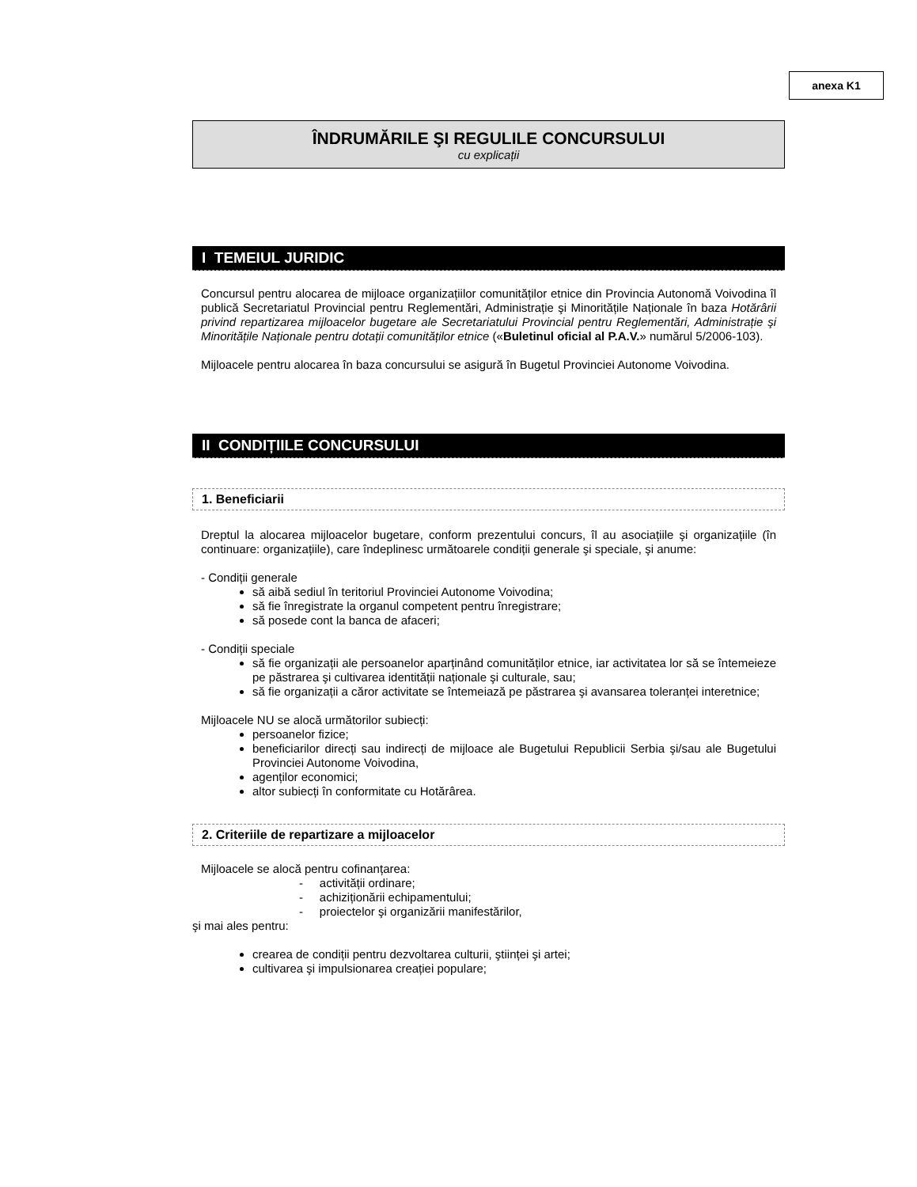anexa K1
ÎNDRUMĂRILE ŞI REGULILE CONCURSULUI
cu explicații
I TEMEIUL JURIDIC
Concursul pentru alocarea de mijloace organizațiilor comunităților etnice din Provincia Autonomă Voivodina îl publică Secretariatul Provincial pentru Reglementări, Administrație şi Minoritățile Naționale în baza Hotărârii privind repartizarea mijloacelor bugetare ale Secretariatului Provincial pentru Reglementări, Administrație şi Minoritățile Naționale pentru dotații comunităților etnice («Buletinul oficial al P.A.V.» numărul 5/2006-103).
Mijloacele pentru alocarea în baza concursului se asigură în Bugetul Provinciei Autonome Voivodina.
II CONDIȚIILE CONCURSULUI
1. Beneficiarii
Dreptul la alocarea mijloacelor bugetare, conform prezentului concurs, îl au asociațiile şi organizațiile (în continuare: organizațiile), care îndeplinesc următoarele condiții generale şi speciale, şi anume:
- Condiții generale
să aibă sediul în teritoriul Provinciei Autonome Voivodina;
să fie înregistrate la organul competent pentru înregistrare;
să posede cont la banca de afaceri;
- Condiții speciale
să fie organizații ale persoanelor aparținând comunităților etnice, iar activitatea lor să se întemeieze pe păstrarea şi cultivarea identității naționale şi culturale, sau;
să fie organizații a căror activitate se întemeiază pe păstrarea şi avansarea toleranței interetnice;
Mijloacele NU se alocă următorilor subiecți:
persoanelor fizice;
beneficiarilor direcți sau indirecți de mijloace ale Bugetului Republicii Serbia şi/sau ale Bugetului Provinciei Autonome Voivodina,
agenților economici;
altor subiecți în conformitate cu Hotărârea.
2. Criteriile de repartizare a mijloacelor
Mijloacele se alocă pentru cofinanțarea:
- activității ordinare;
- achiziționării echipamentului;
- proiectelor şi organizării manifestărilor,
şi mai ales pentru:
crearea de condiții pentru dezvoltarea culturii, ştiinței şi artei;
cultivarea şi impulsionarea creației populare;